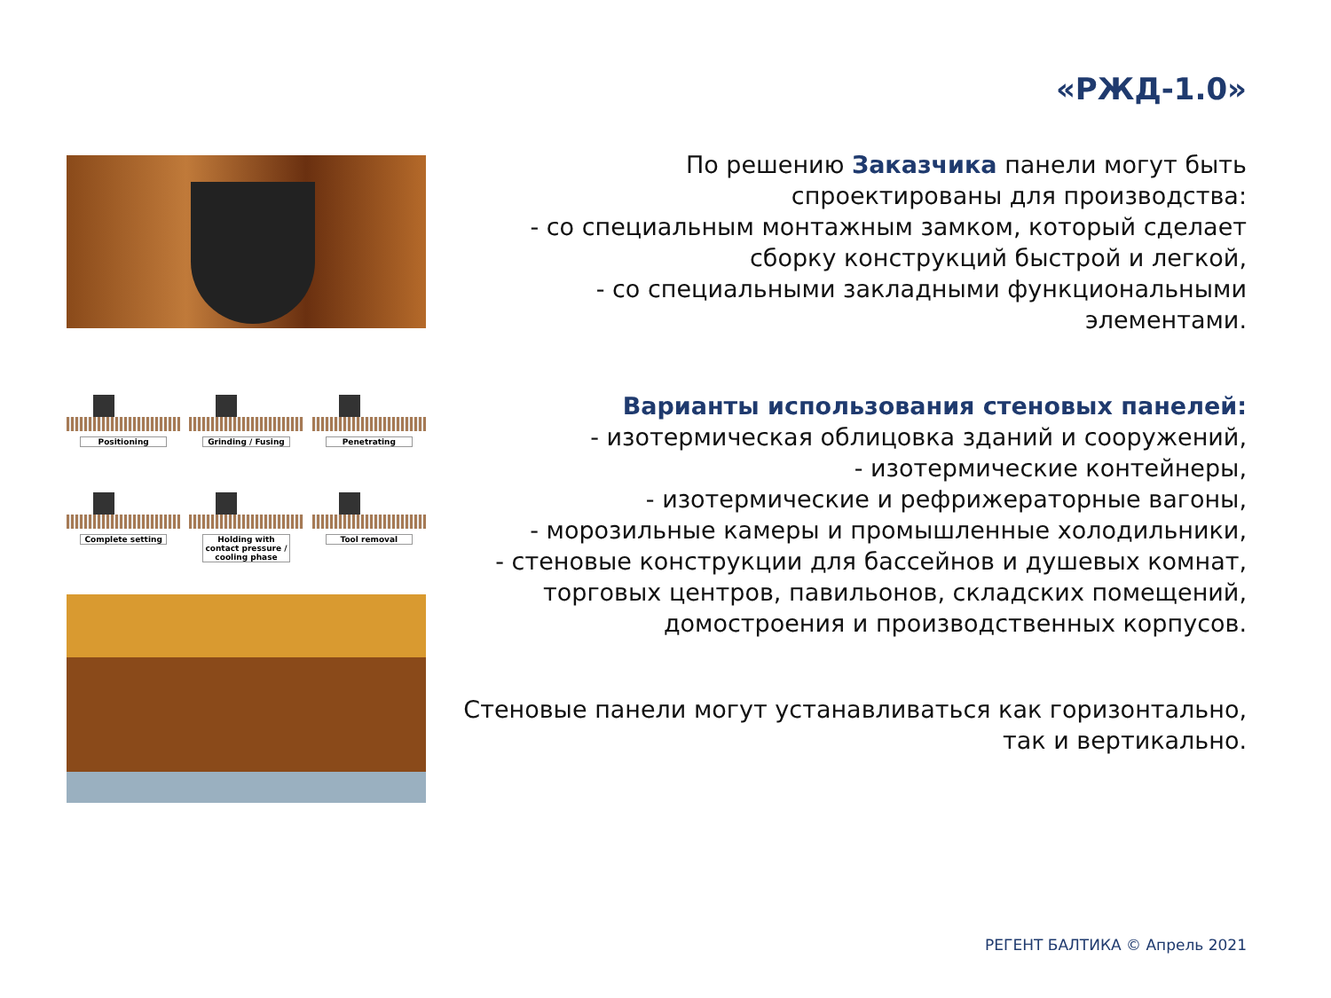«РЖД-1.0»
Positioning
Grinding / Fusing
Penetrating
Complete setting
Holding with contact pressure / cooling phase
Tool removal
По решению Заказчика панели могут быть
спроектированы для производства:
- со специальным монтажным замком, который сделает
сборку конструкций быстрой и легкой,
- со специальными закладными функциональными
элементами.
Варианты использования стеновых панелей:
- изотермическая облицовка зданий и сооружений,
- изотермические контейнеры,
- изотермические и рефрижераторные вагоны,
- морозильные камеры и промышленные холодильники,
- стеновые конструкции для бассейнов и душевых комнат,
торговых центров, павильонов, складских помещений,
домостроения и производственных корпусов.
Стеновые панели могут устанавливаться как горизонтально,
так и вертикально.
РЕГЕНТ БАЛТИКА © Апрель 2021